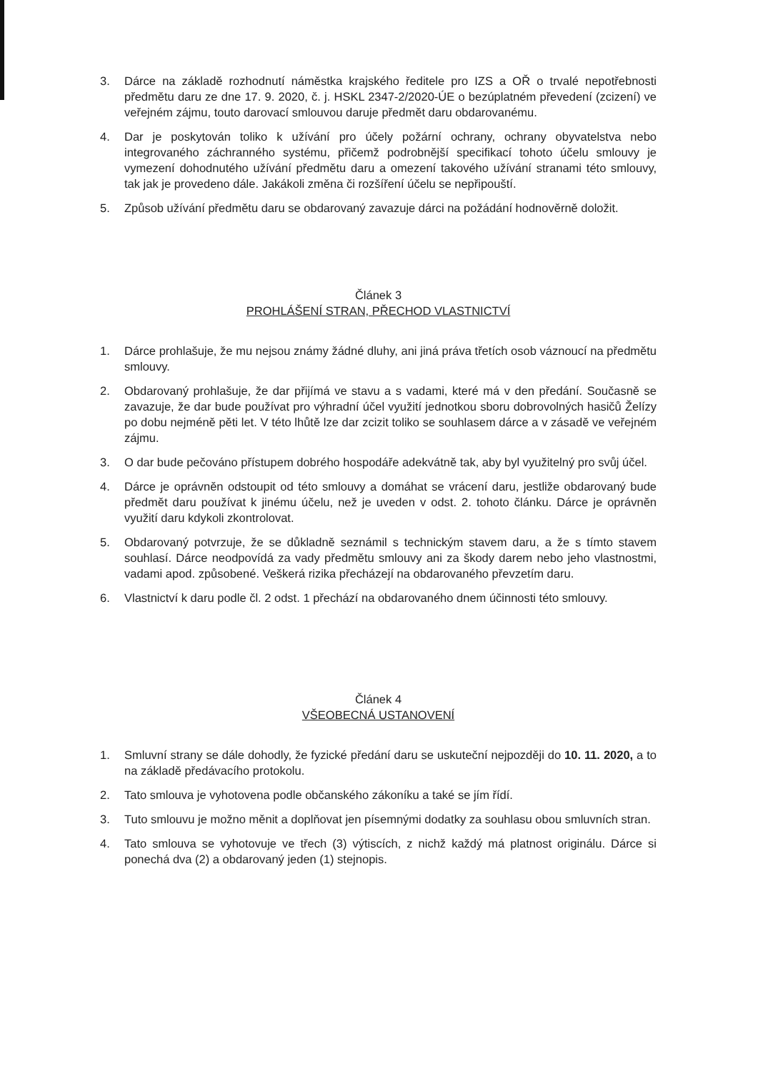3. Dárce na základě rozhodnutí náměstka krajského ředitele pro IZS a OŘ o trvalé nepotřebnosti předmětu daru ze dne 17. 9. 2020, č. j. HSKL 2347-2/2020-ÚE o bezúplatném převedení (zcizení) ve veřejném zájmu, touto darovací smlouvou daruje předmět daru obdarovanému.
4. Dar je poskytován toliko k užívání pro účely požární ochrany, ochrany obyvatelstva nebo integrovaného záchranného systému, přičemž podrobnější specifikací tohoto účelu smlouvy je vymezení dohodnutého užívání předmětu daru a omezení takového užívání stranami této smlouvy, tak jak je provedeno dále. Jakákoli změna či rozšíření účelu se nepřipouští.
5. Způsob užívání předmětu daru se obdarovaný zavazuje dárci na požádání hodnověrně doložit.
Článek 3
PROHLÁŠENÍ STRAN, PŘECHOD VLASTNICTVÍ
1. Dárce prohlašuje, že mu nejsou známy žádné dluhy, ani jiná práva třetích osob váznoucí na předmětu smlouvy.
2. Obdarovaný prohlašuje, že dar přijímá ve stavu a s vadami, které má v den předání. Současně se zavazuje, že dar bude používat pro výhradní účel využití jednotkou sboru dobrovolných hasičů Želízy po dobu nejméně pěti let. V této lhůtě lze dar zcizit toliko se souhlasem dárce a v zásadě ve veřejném zájmu.
3. O dar bude pečováno přístupem dobrého hospodáře adekvátně tak, aby byl využitelný pro svůj účel.
4. Dárce je oprávněn odstoupit od této smlouvy a domáhat se vrácení daru, jestliže obdarovaný bude předmět daru používat k jinému účelu, než je uveden v odst. 2. tohoto článku. Dárce je oprávněn využití daru kdykoli zkontrolovat.
5. Obdarovaný potvrzuje, že se důkladně seznámil s technickým stavem daru, a že s tímto stavem souhlasí. Dárce neodpovídá za vady předmětu smlouvy ani za škody darem nebo jeho vlastnostmi, vadami apod. způsobené. Veškerá rizika přecházejí na obdarovaného převzetím daru.
6. Vlastnictví k daru podle čl. 2 odst. 1 přechází na obdarovaného dnem účinnosti této smlouvy.
Článek 4
VŠEOBECNÁ USTANOVENÍ
1. Smluvní strany se dále dohodly, že fyzické předání daru se uskuteční nejpozději do 10. 11. 2020, a to na základě předávacího protokolu.
2. Tato smlouva je vyhotovena podle občanského zákoníku a také se jím řídí.
3. Tuto smlouvu je možno měnit a doplňovat jen písemnými dodatky za souhlasu obou smluvních stran.
4. Tato smlouva se vyhotovuje ve třech (3) výtiscích, z nichž každý má platnost originálu. Dárce si ponechá dva (2) a obdarovaný jeden (1) stejnopis.